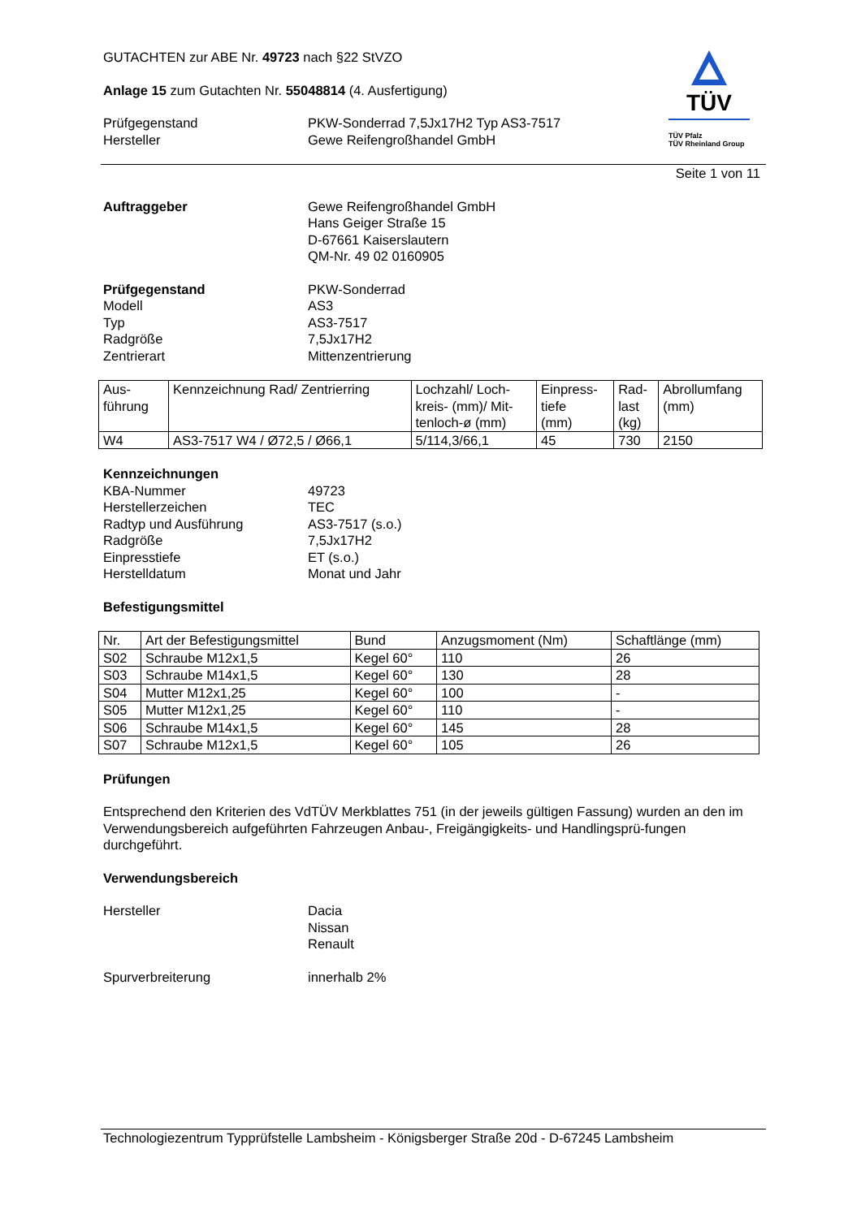TÜV
TÜV Pfalz
TÜV Rheinland Group
GUTACHTEN zur ABE Nr. 49723 nach §22 StVZO
Anlage 15 zum Gutachten Nr. 55048814 (4. Ausfertigung)
Prüfgegenstand
Hersteller
PKW-Sonderrad 7,5Jx17H2 Typ AS3-7517
Gewe Reifengroßhandel GmbH
Seite 1 von 11
Auftraggeber Gewe Reifengroßhandel GmbH
Hans Geiger Straße 15
D-67661 Kaiserslautern
QM-Nr. 49 02 0160905
Prüfgegenstand
Modell
Typ
Radgröße
Zentrierart
PKW-Sonderrad
AS3
AS3-7517
7,5Jx17H2
Mittenzentrierung
| Aus- führung | Kennzeichnung Rad/ Zentrierring | Lochzahl/ Loch- kreis- (mm)/ Mit- tenloch-ø (mm) | Einpress- tiefe (mm) | Rad- last (kg) | Abrollumfang (mm) |
| --- | --- | --- | --- | --- | --- |
| W4 | AS3-7517 W4 / Ø72,5 / Ø66,1 | 5/114,3/66,1 | 45 | 730 | 2150 |
Kennzeichnungen
KBA-Nummer
Herstellerzeichen
Radtyp und Ausführung
Radgröße
Einpresstiefe
Herstelldatum
49723
TEC
AS3-7517 (s.o.)
7,5Jx17H2
ET (s.o.)
Monat und Jahr
Befestigungsmittel
| Nr. | Art der Befestigungsmittel | Bund | Anzugsmoment (Nm) | Schaftlänge (mm) |
| --- | --- | --- | --- | --- |
| S02 | Schraube M12x1,5 | Kegel 60° | 110 | 26 |
| S03 | Schraube M14x1,5 | Kegel 60° | 130 | 28 |
| S04 | Mutter M12x1,25 | Kegel 60° | 100 | - |
| S05 | Mutter M12x1,25 | Kegel 60° | 110 | - |
| S06 | Schraube M14x1,5 | Kegel 60° | 145 | 28 |
| S07 | Schraube M12x1,5 | Kegel 60° | 105 | 26 |
Prüfungen
Entsprechend den Kriterien des VdTÜV Merkblattes 751 (in der jeweils gültigen Fassung) wurden an den im Verwendungsbereich aufgeführten Fahrzeugen Anbau-, Freigängigkeits- und Handlingsprü-fungen durchgeführt.
Verwendungsbereich
Hersteller Dacia
Nissan
Renault
Spurverbreiterung innerhalb 2%
Technologiezentrum Typprüfstelle Lambsheim - Königsberger Straße 20d - D-67245 Lambsheim